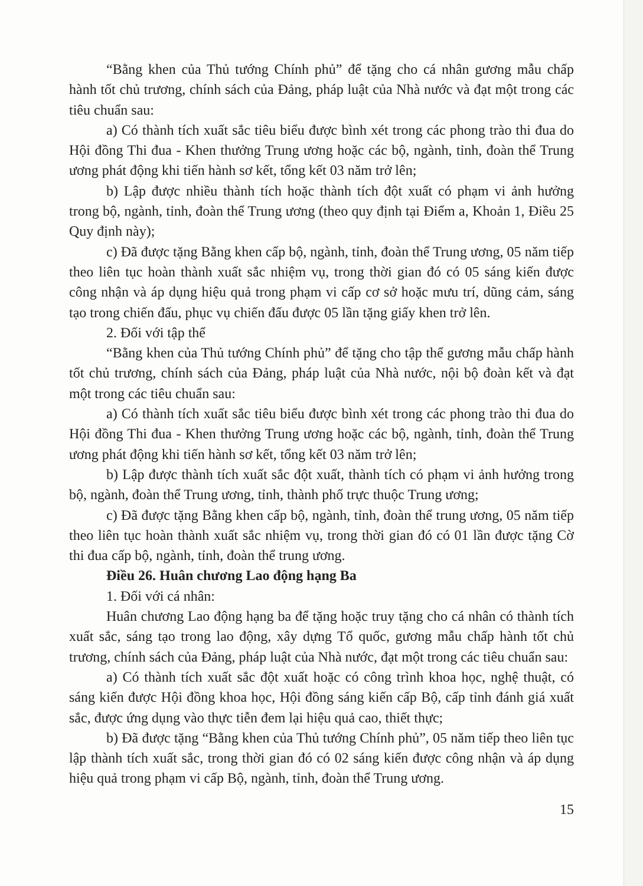“Bằng khen của Thủ tướng Chính phủ” để tặng cho cá nhân gương mẫu chấp hành tốt chủ trương, chính sách của Đảng, pháp luật của Nhà nước và đạt một trong các tiêu chuẩn sau:
a) Có thành tích xuất sắc tiêu biểu được bình xét trong các phong trào thi đua do Hội đồng Thi đua - Khen thưởng Trung ương hoặc các bộ, ngành, tỉnh, đoàn thể Trung ương phát động khi tiến hành sơ kết, tổng kết 03 năm trở lên;
b) Lập được nhiều thành tích hoặc thành tích đột xuất có phạm vi ảnh hưởng trong bộ, ngành, tỉnh, đoàn thể Trung ương (theo quy định tại Điểm a, Khoản 1, Điều 25 Quy định này);
c) Đã được tặng Bằng khen cấp bộ, ngành, tỉnh, đoàn thể Trung ương, 05 năm tiếp theo liên tục hoàn thành xuất sắc nhiệm vụ, trong thời gian đó có 05 sáng kiến được công nhận và áp dụng hiệu quả trong phạm vi cấp cơ sở hoặc mưu trí, dũng cảm, sáng tạo trong chiến đấu, phục vụ chiến đấu được 05 lần tặng giấy khen trở lên.
2. Đối với tập thể
“Bằng khen của Thủ tướng Chính phủ” để tặng cho tập thể gương mẫu chấp hành tốt chủ trương, chính sách của Đảng, pháp luật của Nhà nước, nội bộ đoàn kết và đạt một trong các tiêu chuẩn sau:
a) Có thành tích xuất sắc tiêu biểu được bình xét trong các phong trào thi đua do Hội đồng Thi đua - Khen thưởng Trung ương hoặc các bộ, ngành, tỉnh, đoàn thể Trung ương phát động khi tiến hành sơ kết, tổng kết 03 năm trở lên;
b) Lập được thành tích xuất sắc đột xuất, thành tích có phạm vi ảnh hưởng trong bộ, ngành, đoàn thể Trung ương, tỉnh, thành phố trực thuộc Trung ương;
c) Đã được tặng Bằng khen cấp bộ, ngành, tỉnh, đoàn thể trung ương, 05 năm tiếp theo liên tục hoàn thành xuất sắc nhiệm vụ, trong thời gian đó có 01 lần được tặng Cờ thi đua cấp bộ, ngành, tỉnh, đoàn thể trung ương.
Điều 26. Huân chương Lao động hạng Ba
1. Đối với cá nhân:
Huân chương Lao động hạng ba để tặng hoặc truy tặng cho cá nhân có thành tích xuất sắc, sáng tạo trong lao động, xây dựng Tổ quốc, gương mẫu chấp hành tốt chủ trương, chính sách của Đảng, pháp luật của Nhà nước, đạt một trong các tiêu chuẩn sau:
a) Có thành tích xuất sắc đột xuất hoặc có công trình khoa học, nghệ thuật, có sáng kiến được Hội đồng khoa học, Hội đồng sáng kiến cấp Bộ, cấp tỉnh đánh giá xuất sắc, được ứng dụng vào thực tiễn đem lại hiệu quả cao, thiết thực;
b) Đã được tặng “Bằng khen của Thủ tướng Chính phủ”, 05 năm tiếp theo liên tục lập thành tích xuất sắc, trong thời gian đó có 02 sáng kiến được công nhận và áp dụng hiệu quả trong phạm vi cấp Bộ, ngành, tỉnh, đoàn thể Trung ương.
15